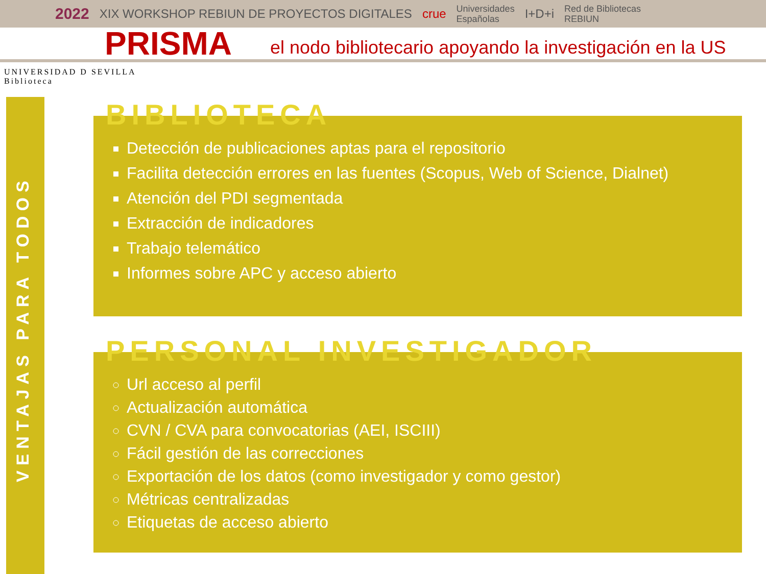2022 XIX WORKSHOP REBIUN DE PROYECTOS DIGITALES crue Universidades
Españolas I+D+i Red de Bibliotecas
REBIUN
PRISMA
el nodo bibliotecario apoyando la investigación en la US
UNIVERSIDAD D SEVILLA
Biblioteca
VENTAJAS PARA TODOS
BIBLIOTECA
Detección de publicaciones aptas para el repositorio
Facilita detección errores en las fuentes (Scopus, Web of Science, Dialnet)
Atención del PDI segmentada
Extracción de indicadores
Trabajo telemático
Informes sobre APC y acceso abierto
PERSONAL INVESTIGADOR
Url acceso al perfil
Actualización automática
CVN / CVA para convocatorias (AEI, ISCIII)
Fácil gestión de las correcciones
Exportación de los datos (como investigador y como gestor)
Métricas centralizadas
Etiquetas de acceso abierto